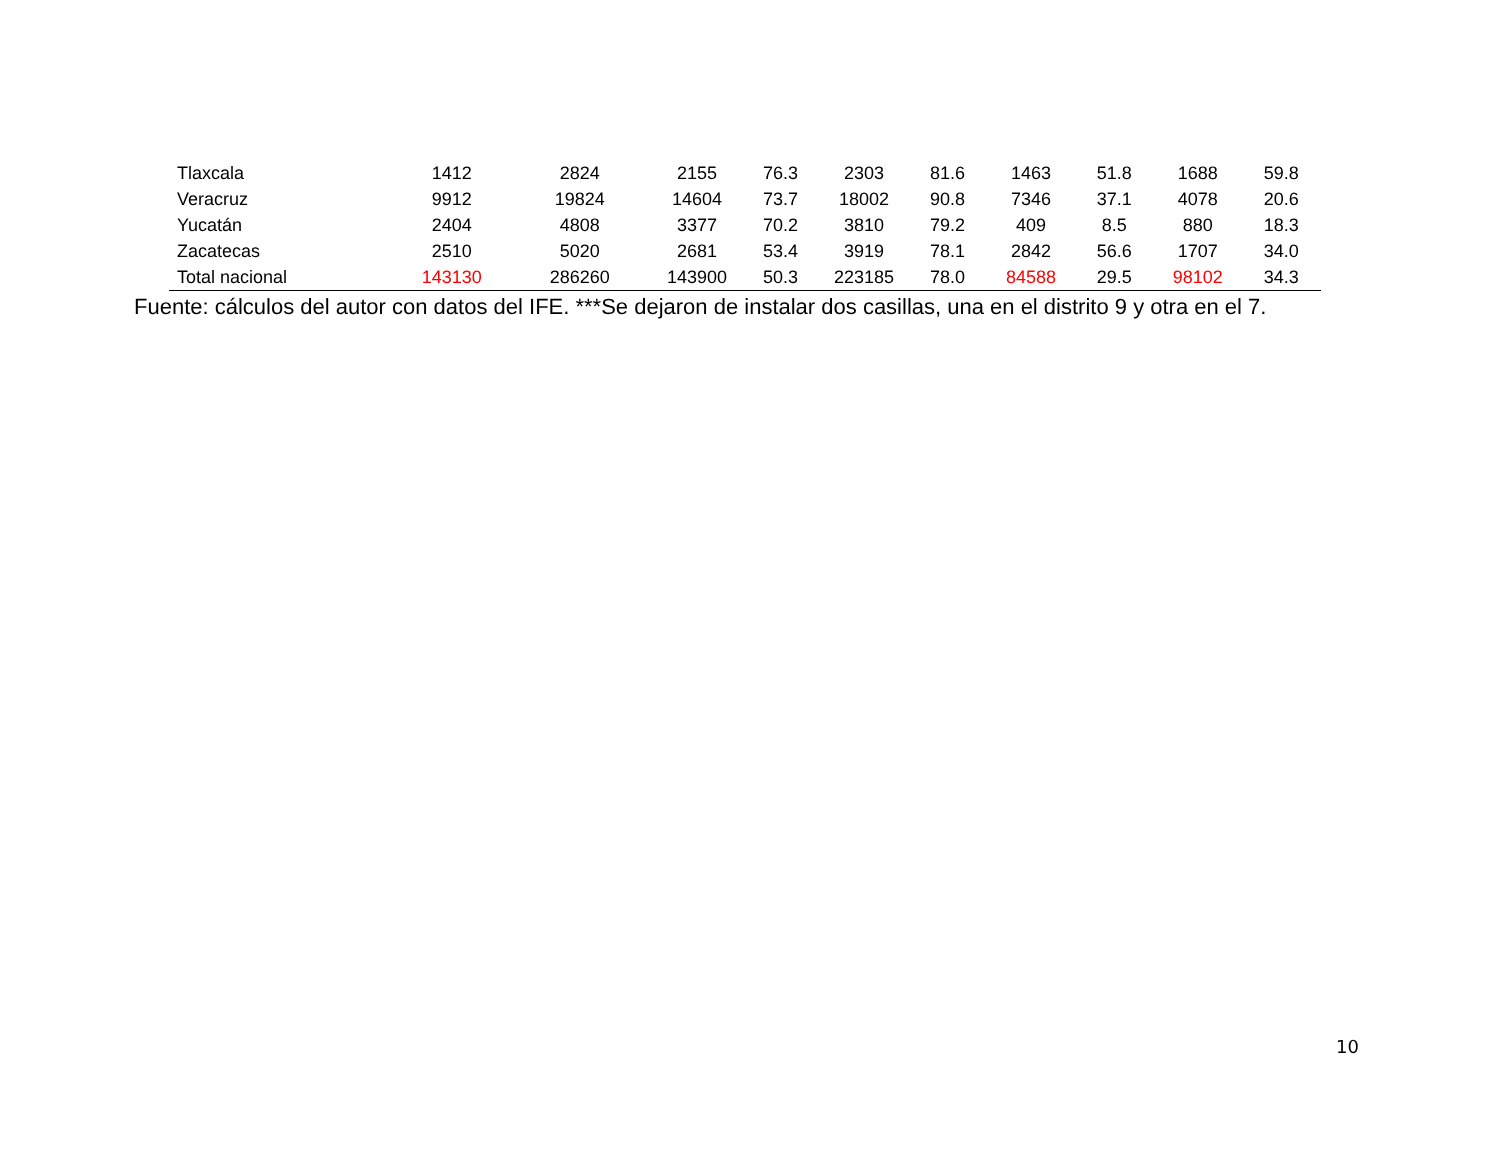| Tlaxcala | 1412 | 2824 | 2155 | 76.3 | 2303 | 81.6 | 1463 | 51.8 | 1688 | 59.8 |
| Veracruz | 9912 | 19824 | 14604 | 73.7 | 18002 | 90.8 | 7346 | 37.1 | 4078 | 20.6 |
| Yucatán | 2404 | 4808 | 3377 | 70.2 | 3810 | 79.2 | 409 | 8.5 | 880 | 18.3 |
| Zacatecas | 2510 | 5020 | 2681 | 53.4 | 3919 | 78.1 | 2842 | 56.6 | 1707 | 34.0 |
| Total nacional | 143130 | 286260 | 143900 | 50.3 | 223185 | 78.0 | 84588 | 29.5 | 98102 | 34.3 |
Fuente: cálculos del autor con datos del IFE. ***Se dejaron de instalar dos casillas, una en el distrito 9 y otra en el 7.
10